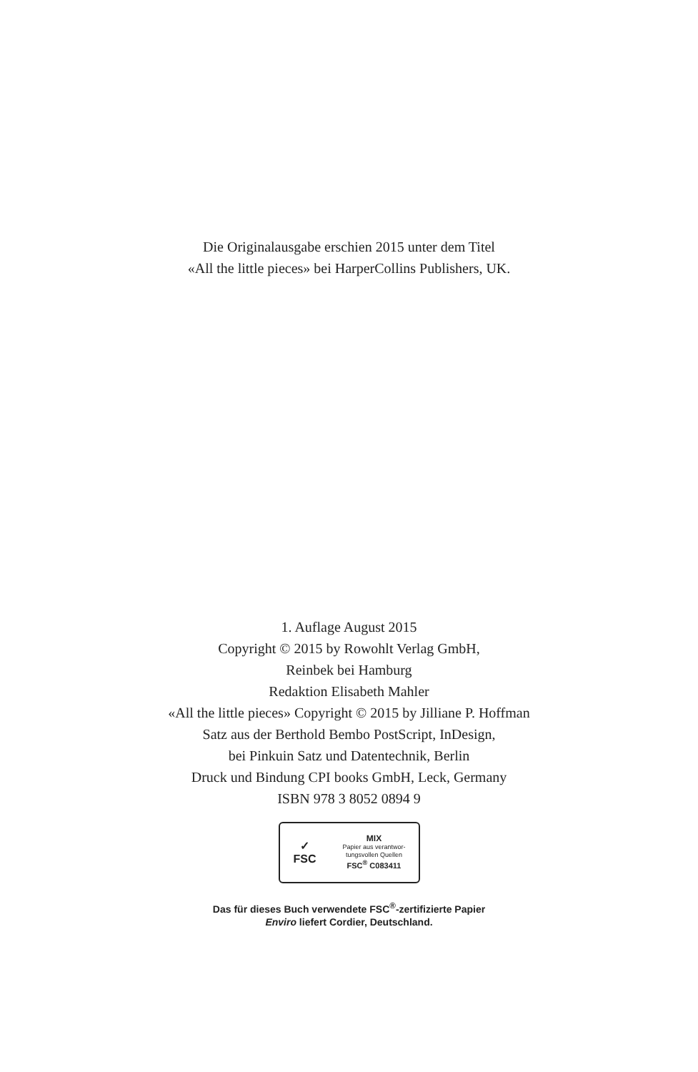Die Originalausgabe erschien 2015 unter dem Titel
«All the little pieces» bei HarperCollins Publishers, UK.
1. Auflage August 2015
Copyright © 2015 by Rowohlt Verlag GmbH,
Reinbek bei Hamburg
Redaktion Elisabeth Mahler
«All the little pieces» Copyright © 2015 by Jilliane P. Hoffman
Satz aus der Berthold Bembo PostScript, InDesign,
bei Pinkuin Satz und Datentechnik, Berlin
Druck und Bindung CPI books GmbH, Leck, Germany
ISBN 978 3 8052 0894 9
✓
FSC
MIX
Papier aus verantwor-
tungsvollen Quellen
FSC<sup>®</sup> C083411
Das für dieses Buch verwendete FSC<sup>®</sup>-zertifizierte Papier
Enviro liefert Cordier, Deutschland.